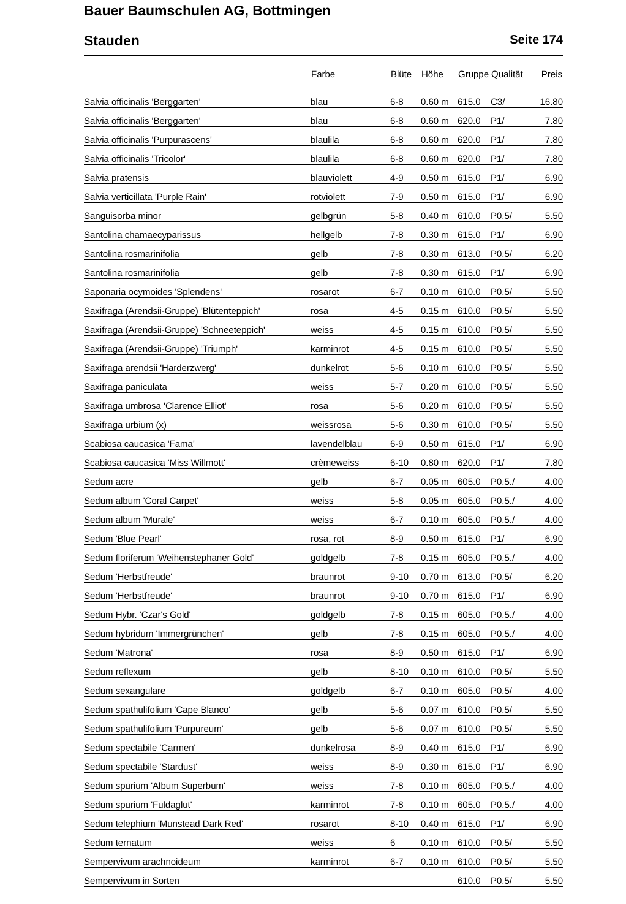Bauer Baumschulen AG, Bottmingen
Stauden Seite 174
| | Farbe | Blüte | Höhe | Gruppe | Qualität | Preis |
| --- | --- | --- | --- | --- | --- | --- |
| Salvia officinalis 'Berggarten' | blau | 6-8 | 0.60 m | 615.0 | C3/ | 16.80 |
| Salvia officinalis 'Berggarten' | blau | 6-8 | 0.60 m | 620.0 | P1/ | 7.80 |
| Salvia officinalis 'Purpurascens' | blaulila | 6-8 | 0.60 m | 620.0 | P1/ | 7.80 |
| Salvia officinalis 'Tricolor' | blaulila | 6-8 | 0.60 m | 620.0 | P1/ | 7.80 |
| Salvia pratensis | blauviolett | 4-9 | 0.50 m | 615.0 | P1/ | 6.90 |
| Salvia verticillata 'Purple Rain' | rotviolett | 7-9 | 0.50 m | 615.0 | P1/ | 6.90 |
| Sanguisorba minor | gelbgrün | 5-8 | 0.40 m | 610.0 | P0.5/ | 5.50 |
| Santolina chamaecyparissus | hellgelb | 7-8 | 0.30 m | 615.0 | P1/ | 6.90 |
| Santolina rosmarinifolia | gelb | 7-8 | 0.30 m | 613.0 | P0.5/ | 6.20 |
| Santolina rosmarinifolia | gelb | 7-8 | 0.30 m | 615.0 | P1/ | 6.90 |
| Saponaria ocymoides 'Splendens' | rosarot | 6-7 | 0.10 m | 610.0 | P0.5/ | 5.50 |
| Saxifraga (Arendsii-Gruppe) 'Blütenteppich' | rosa | 4-5 | 0.15 m | 610.0 | P0.5/ | 5.50 |
| Saxifraga (Arendsii-Gruppe) 'Schneeteppich' | weiss | 4-5 | 0.15 m | 610.0 | P0.5/ | 5.50 |
| Saxifraga (Arendsii-Gruppe) 'Triumph' | karminrot | 4-5 | 0.15 m | 610.0 | P0.5/ | 5.50 |
| Saxifraga arendsii 'Harderzwerg' | dunkelrot | 5-6 | 0.10 m | 610.0 | P0.5/ | 5.50 |
| Saxifraga paniculata | weiss | 5-7 | 0.20 m | 610.0 | P0.5/ | 5.50 |
| Saxifraga umbrosa 'Clarence Elliot' | rosa | 5-6 | 0.20 m | 610.0 | P0.5/ | 5.50 |
| Saxifraga urbium (x) | weissrosa | 5-6 | 0.30 m | 610.0 | P0.5/ | 5.50 |
| Scabiosa caucasica 'Fama' | lavendelblau | 6-9 | 0.50 m | 615.0 | P1/ | 6.90 |
| Scabiosa caucasica 'Miss Willmott' | crèmeweiss | 6-10 | 0.80 m | 620.0 | P1/ | 7.80 |
| Sedum acre | gelb | 6-7 | 0.05 m | 605.0 | P0.5./ | 4.00 |
| Sedum album 'Coral Carpet' | weiss | 5-8 | 0.05 m | 605.0 | P0.5./ | 4.00 |
| Sedum album 'Murale' | weiss | 6-7 | 0.10 m | 605.0 | P0.5./ | 4.00 |
| Sedum 'Blue Pearl' | rosa, rot | 8-9 | 0.50 m | 615.0 | P1/ | 6.90 |
| Sedum floriferum 'Weihenstephaner Gold' | goldgelb | 7-8 | 0.15 m | 605.0 | P0.5./ | 4.00 |
| Sedum 'Herbstfreude' | braunrot | 9-10 | 0.70 m | 613.0 | P0.5/ | 6.20 |
| Sedum 'Herbstfreude' | braunrot | 9-10 | 0.70 m | 615.0 | P1/ | 6.90 |
| Sedum Hybr. 'Czar's Gold' | goldgelb | 7-8 | 0.15 m | 605.0 | P0.5./ | 4.00 |
| Sedum hybridum 'Immergrünchen' | gelb | 7-8 | 0.15 m | 605.0 | P0.5./ | 4.00 |
| Sedum 'Matrona' | rosa | 8-9 | 0.50 m | 615.0 | P1/ | 6.90 |
| Sedum reflexum | gelb | 8-10 | 0.10 m | 610.0 | P0.5/ | 5.50 |
| Sedum sexangulare | goldgelb | 6-7 | 0.10 m | 605.0 | P0.5/ | 4.00 |
| Sedum spathulifolium 'Cape Blanco' | gelb | 5-6 | 0.07 m | 610.0 | P0.5/ | 5.50 |
| Sedum spathulifolium 'Purpureum' | gelb | 5-6 | 0.07 m | 610.0 | P0.5/ | 5.50 |
| Sedum spectabile 'Carmen' | dunkelrosa | 8-9 | 0.40 m | 615.0 | P1/ | 6.90 |
| Sedum spectabile 'Stardust' | weiss | 8-9 | 0.30 m | 615.0 | P1/ | 6.90 |
| Sedum spurium 'Album Superbum' | weiss | 7-8 | 0.10 m | 605.0 | P0.5./ | 4.00 |
| Sedum spurium 'Fuldaglut' | karminrot | 7-8 | 0.10 m | 605.0 | P0.5./ | 4.00 |
| Sedum telephium 'Munstead Dark Red' | rosarot | 8-10 | 0.40 m | 615.0 | P1/ | 6.90 |
| Sedum ternatum | weiss | 6 | 0.10 m | 610.0 | P0.5/ | 5.50 |
| Sempervivum arachnoideum | karminrot | 6-7 | 0.10 m | 610.0 | P0.5/ | 5.50 |
| Sempervivum in Sorten | | | | 610.0 | P0.5/ | 5.50 |